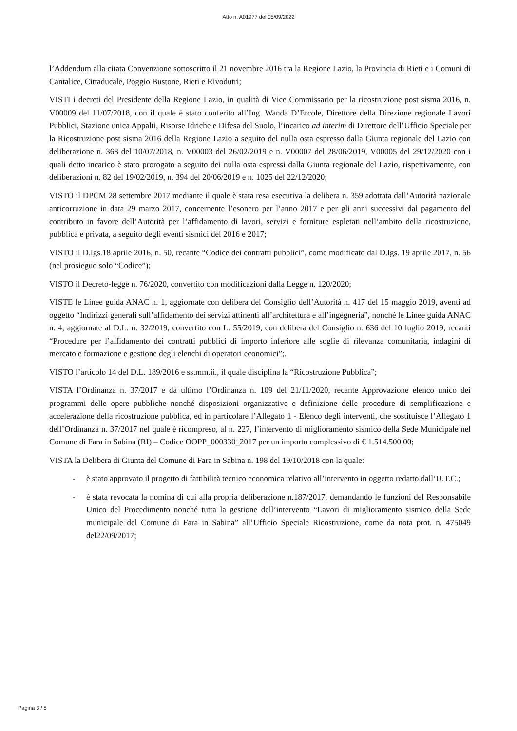Atto n. A01977 del 05/09/2022
l’Addendum alla citata Convenzione sottoscritto il 21 novembre 2016 tra la Regione Lazio, la Provincia di Rieti e i Comuni di Cantalice, Cittaducale, Poggio Bustone, Rieti e Rivodutri;
VISTI i decreti del Presidente della Regione Lazio, in qualità di Vice Commissario per la ricostruzione post sisma 2016, n. V00009 del 11/07/2018, con il quale è stato conferito all’Ing. Wanda D’Ercole, Direttore della Direzione regionale Lavori Pubblici, Stazione unica Appalti, Risorse Idriche e Difesa del Suolo, l’incarico ad interim di Direttore dell’Ufficio Speciale per la Ricostruzione post sisma 2016 della Regione Lazio a seguito del nulla osta espresso dalla Giunta regionale del Lazio con deliberazione n. 368 del 10/07/2018, n. V00003 del 26/02/2019 e n. V00007 del 28/06/2019, V00005 del 29/12/2020 con i quali detto incarico è stato prorogato a seguito dei nulla osta espressi dalla Giunta regionale del Lazio, rispettivamente, con deliberazioni n. 82 del 19/02/2019, n. 394 del 20/06/2019 e n. 1025 del 22/12/2020;
VISTO il DPCM 28 settembre 2017 mediante il quale è stata resa esecutiva la delibera n. 359 adottata dall’Autorità nazionale anticorruzione in data 29 marzo 2017, concernente l’esonero per l’anno 2017 e per gli anni successivi dal pagamento del contributo in favore dell’Autorità per l’affidamento di lavori, servizi e forniture espletati nell’ambito della ricostruzione, pubblica e privata, a seguito degli eventi sismici del 2016 e 2017;
VISTO il D.lgs.18 aprile 2016, n. 50, recante “Codice dei contratti pubblici”, come modificato dal D.lgs. 19 aprile 2017, n. 56 (nel prosieguo solo “Codice”);
VISTO il Decreto-legge n. 76/2020, convertito con modificazioni dalla Legge n. 120/2020;
VISTE le Linee guida ANAC n. 1, aggiornate con delibera del Consiglio dell’Autorità n. 417 del 15 maggio 2019, aventi ad oggetto “Indirizzi generali sull’affidamento dei servizi attinenti all’architettura e all’ingegneria”, nonché le Linee guida ANAC n. 4, aggiornate al D.L. n. 32/2019, convertito con L. 55/2019, con delibera del Consiglio n. 636 del 10 luglio 2019, recanti “Procedure per l’affidamento dei contratti pubblici di importo inferiore alle soglie di rilevanza comunitaria, indagini di mercato e formazione e gestione degli elenchi di operatori economici”;.
VISTO l’articolo 14 del D.L. 189/2016 e ss.mm.ii., il quale disciplina la “Ricostruzione Pubblica”;
VISTA l’Ordinanza n. 37/2017 e da ultimo l’Ordinanza n. 109 del 21/11/2020, recante Approvazione elenco unico dei programmi delle opere pubbliche nonché disposizioni organizzative e definizione delle procedure di semplificazione e accelerazione della ricostruzione pubblica, ed in particolare l’Allegato 1 - Elenco degli interventi, che sostituisce l’Allegato 1 dell’Ordinanza n. 37/2017 nel quale è ricompreso, al n. 227, l’intervento di miglioramento sismico della Sede Municipale nel Comune di Fara in Sabina (RI) – Codice OOPP_000330_2017 per un importo complessivo di € 1.514.500,00;
VISTA la Delibera di Giunta del Comune di Fara in Sabina n. 198 del 19/10/2018 con la quale:
- è stato approvato il progetto di fattibilità tecnico economica relativo all’intervento in oggetto redatto dall’U.T.C.;
- è stata revocata la nomina di cui alla propria deliberazione n.187/2017, demandando le funzioni del Responsabile Unico del Procedimento nonché tutta la gestione dell’intervento “Lavori di miglioramento sismico della Sede municipale del Comune di Fara in Sabina” all’Ufficio Speciale Ricostruzione, come da nota prot. n. 475049 del22/09/2017;
Pagina 3 / 8